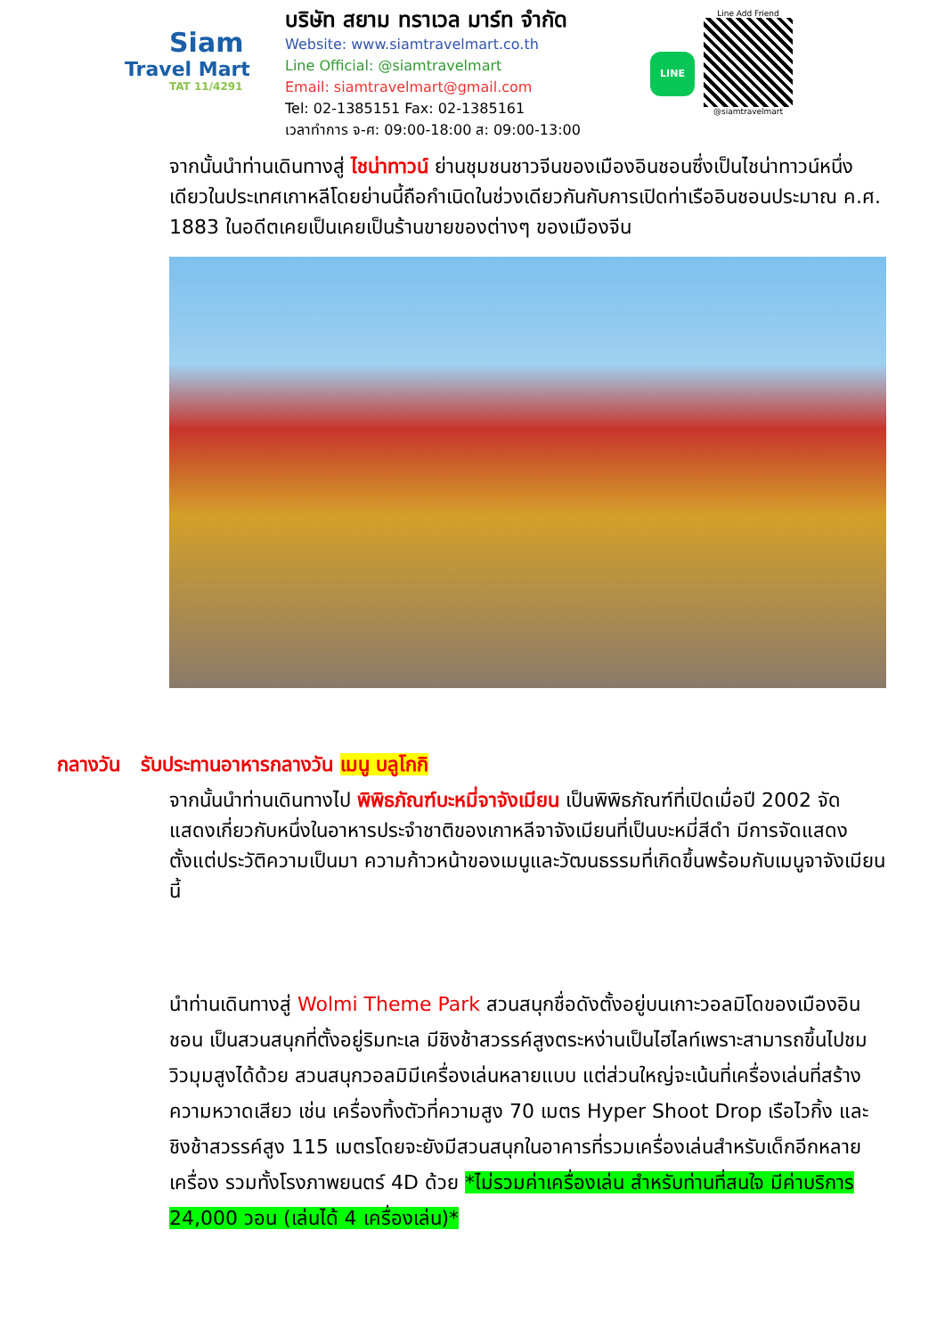Siam
Travel Mart
TAT 11/4291
บริษัท สยาม ทราเวล มาร์ท จำกัด
Website: www.siamtravelmart.co.th
Line Official: @siamtravelmart
Email: siamtravelmart@gmail.com
Tel: 02-1385151 Fax: 02-1385161
เวลาทำการ จ-ศ: 09:00-18:00 ส: 09:00-13:00
LINE
Line Add Friend
@siamtravelmart
จากนั้นนำท่านเดินทางสู่ ไชน่าทาวน์ ย่านชุมชนชาวจีนของเมืองอินชอนซึ่งเป็นไชน่าทาวน์หนึ่งเดียวในประเทศเกาหลีโดยย่านนี้ถือกำเนิดในช่วงเดียวกันกับการเปิดท่าเรืออินชอนประมาณ ค.ศ. 1883 ในอดีตเคยเป็นเคยเป็นร้านขายของต่างๆ ของเมืองจีน
กลางวัน รับประทานอาหารกลางวัน เมนู บลูโกกิ
จากนั้นนำท่านเดินทางไป พิพิธภัณฑ์บะหมี่จาจังเมียน เป็นพิพิธภัณฑ์ที่เปิดเมื่อปี 2002 จัดแสดงเกี่ยวกับหนึ่งในอาหารประจำชาติของเกาหลีจาจังเมียนที่เป็นบะหมี่สีดำ มีการจัดแสดงตั้งแต่ประวัติความเป็นมา ความก้าวหน้าของเมนูและวัฒนธรรมที่เกิดขึ้นพร้อมกับเมนูจาจังเมียนนี้
นำท่านเดินทางสู่ Wolmi Theme Park สวนสนุกชื่อดังตั้งอยู่บนเกาะวอลมิโดของเมืองอินชอน เป็นสวนสนุกที่ตั้งอยู่ริมทะเล มีชิงช้าสวรรค์สูงตระหง่านเป็นไฮไลท์เพราะสามารถขึ้นไปชมวิวมุมสูงได้ด้วย สวนสนุกวอลมิมีเครื่องเล่นหลายแบบ แต่ส่วนใหญ่จะเน้นที่เครื่องเล่นที่สร้างความหวาดเสียว เช่น เครื่องทิ้งตัวที่ความสูง 70 เมตร Hyper Shoot Drop เรือไวกิ้ง และชิงช้าสวรรค์สูง 115 เมตรโดยจะยังมีสวนสนุกในอาคารที่รวมเครื่องเล่นสำหรับเด็กอีกหลายเครื่อง รวมทั้งโรงภาพยนตร์ 4D ด้วย *ไม่รวมค่าเครื่องเล่น สำหรับท่านที่สนใจ มีค่าบริการ 24,000 วอน (เล่นได้ 4 เครื่องเล่น)*